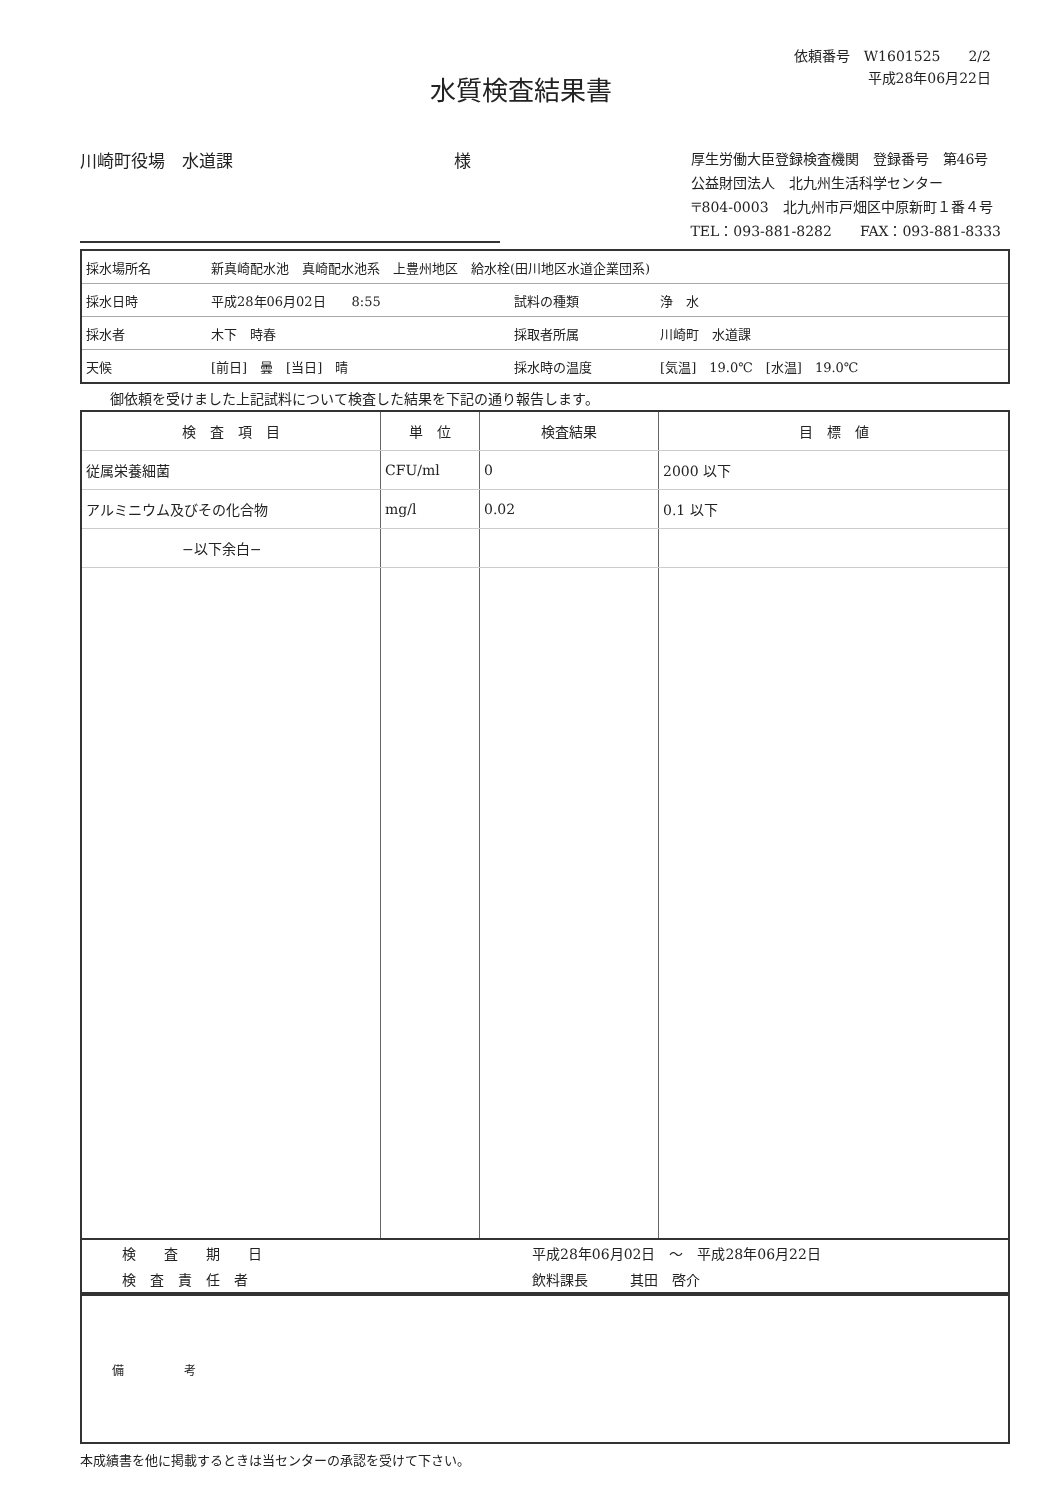水質検査結果書
依頼番号　W1601525　　2/2
平成28年06月22日
川崎町役場　水道課　　　　　　　　　　　　　様
厚生労働大臣登録検査機関　登録番号　第46号
公益財団法人　北九州生活科学センター
〒804-0003　北九州市戸畑区中原新町１番４号
TEL：093-881-8282　　FAX：093-881-8333
| 採水場所名 | 新真崎配水池 真崎配水池系 上豊州地区 給水栓(田川地区水道企業団系) | | |
| 採水日時 | 平成28年06月02日 8:55 | 試料の種類 | 浄 水 |
| 採水者 | 木下 時春 | 採取者所属 | 川崎町 水道課 |
| 天候 | [前日] 曇 [当日] 晴 | 採水時の温度 | [気温] 19.0℃ [水温] 19.0℃ |
御依頼を受けました上記試料について検査した結果を下記の通り報告します。
| 検 査 項 目 | 単 位 | 検査結果 | 目 標 値 |
| --- | --- | --- | --- |
| 従属栄養細菌 | CFU/ml | 0 | 2000 以下 |
| アルミニウム及びその化合物 | mg/l | 0.02 | 0.1 以下 |
| −以下余白− | | | |
| 検 査 期 日 | 平成28年06月02日 〜 平成28年06月22日 |
| 検 査 責 任 者 | 飲料課長 其田 啓介 |
| 備 考 |
本成績書を他に掲載するときは当センターの承認を受けて下さい。